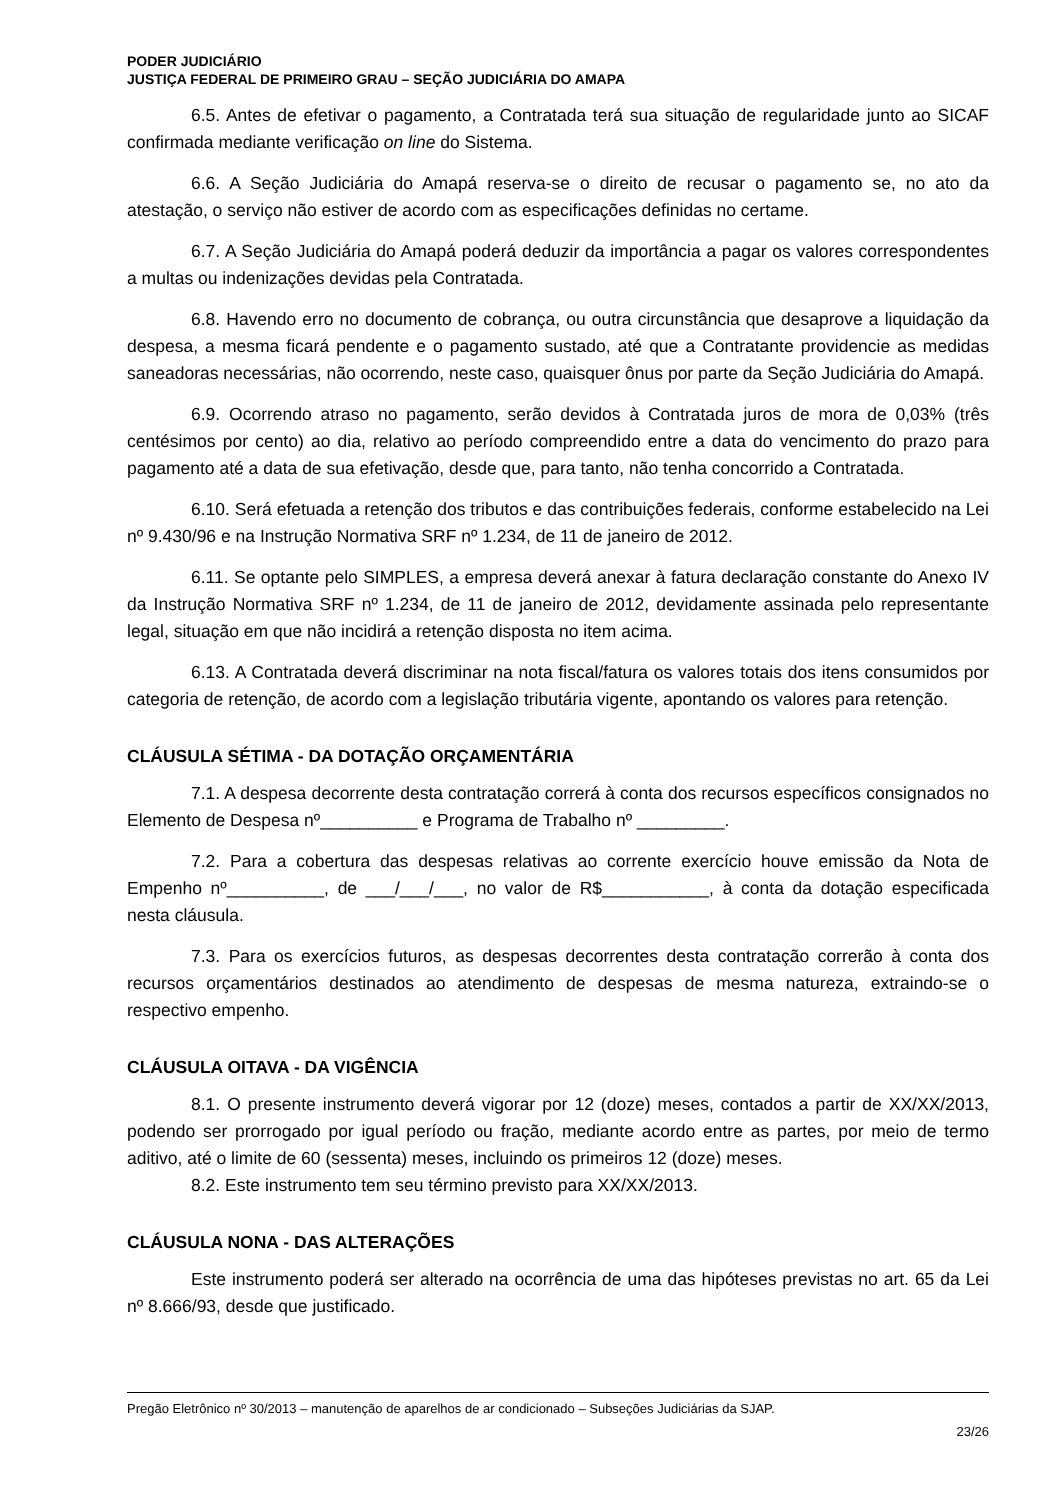PODER JUDICIÁRIO
JUSTIÇA FEDERAL DE PRIMEIRO GRAU – SEÇÃO JUDICIÁRIA DO AMAPA
6.5. Antes de efetivar o pagamento, a Contratada terá sua situação de regularidade junto ao SICAF confirmada mediante verificação on line do Sistema.
6.6. A Seção Judiciária do Amapá reserva-se o direito de recusar o pagamento se, no ato da atestação, o serviço não estiver de acordo com as especificações definidas no certame.
6.7. A Seção Judiciária do Amapá poderá deduzir da importância a pagar os valores correspondentes a multas ou indenizações devidas pela Contratada.
6.8. Havendo erro no documento de cobrança, ou outra circunstância que desaprove a liquidação da despesa, a mesma ficará pendente e o pagamento sustado, até que a Contratante providencie as medidas saneadoras necessárias, não ocorrendo, neste caso, quaisquer ônus por parte da Seção Judiciária do Amapá.
6.9. Ocorrendo atraso no pagamento, serão devidos à Contratada juros de mora de 0,03% (três centésimos por cento) ao dia, relativo ao período compreendido entre a data do vencimento do prazo para pagamento até a data de sua efetivação, desde que, para tanto, não tenha concorrido a Contratada.
6.10. Será efetuada a retenção dos tributos e das contribuições federais, conforme estabelecido na Lei nº 9.430/96 e na Instrução Normativa SRF nº 1.234, de 11 de janeiro de 2012.
6.11. Se optante pelo SIMPLES, a empresa deverá anexar à fatura declaração constante do Anexo IV da Instrução Normativa SRF nº 1.234, de 11 de janeiro de 2012, devidamente assinada pelo representante legal, situação em que não incidirá a retenção disposta no item acima.
6.13. A Contratada deverá discriminar na nota fiscal/fatura os valores totais dos itens consumidos por categoria de retenção, de acordo com a legislação tributária vigente, apontando os valores para retenção.
CLÁUSULA SÉTIMA - DA DOTAÇÃO ORÇAMENTÁRIA
7.1. A despesa decorrente desta contratação correrá à conta dos recursos específicos consignados no Elemento de Despesa nº__________ e Programa de Trabalho nº _________.
7.2. Para a cobertura das despesas relativas ao corrente exercício houve emissão da Nota de Empenho nº__________, de ___/___/___, no valor de R$___________, à conta da dotação especificada nesta cláusula.
7.3. Para os exercícios futuros, as despesas decorrentes desta contratação correrão à conta dos recursos orçamentários destinados ao atendimento de despesas de mesma natureza, extraindo-se o respectivo empenho.
CLÁUSULA OITAVA - DA VIGÊNCIA
8.1. O presente instrumento deverá vigorar por 12 (doze) meses, contados a partir de XX/XX/2013, podendo ser prorrogado por igual período ou fração, mediante acordo entre as partes, por meio de termo aditivo, até o limite de 60 (sessenta) meses, incluindo os primeiros 12 (doze) meses.
8.2. Este instrumento tem seu término previsto para XX/XX/2013.
CLÁUSULA NONA - DAS ALTERAÇÕES
Este instrumento poderá ser alterado na ocorrência de uma das hipóteses previstas no art. 65 da Lei nº 8.666/93, desde que justificado.
Pregão Eletrônico nº 30/2013 – manutenção de aparelhos de ar condicionado – Subseções Judiciárias da SJAP.
23/26